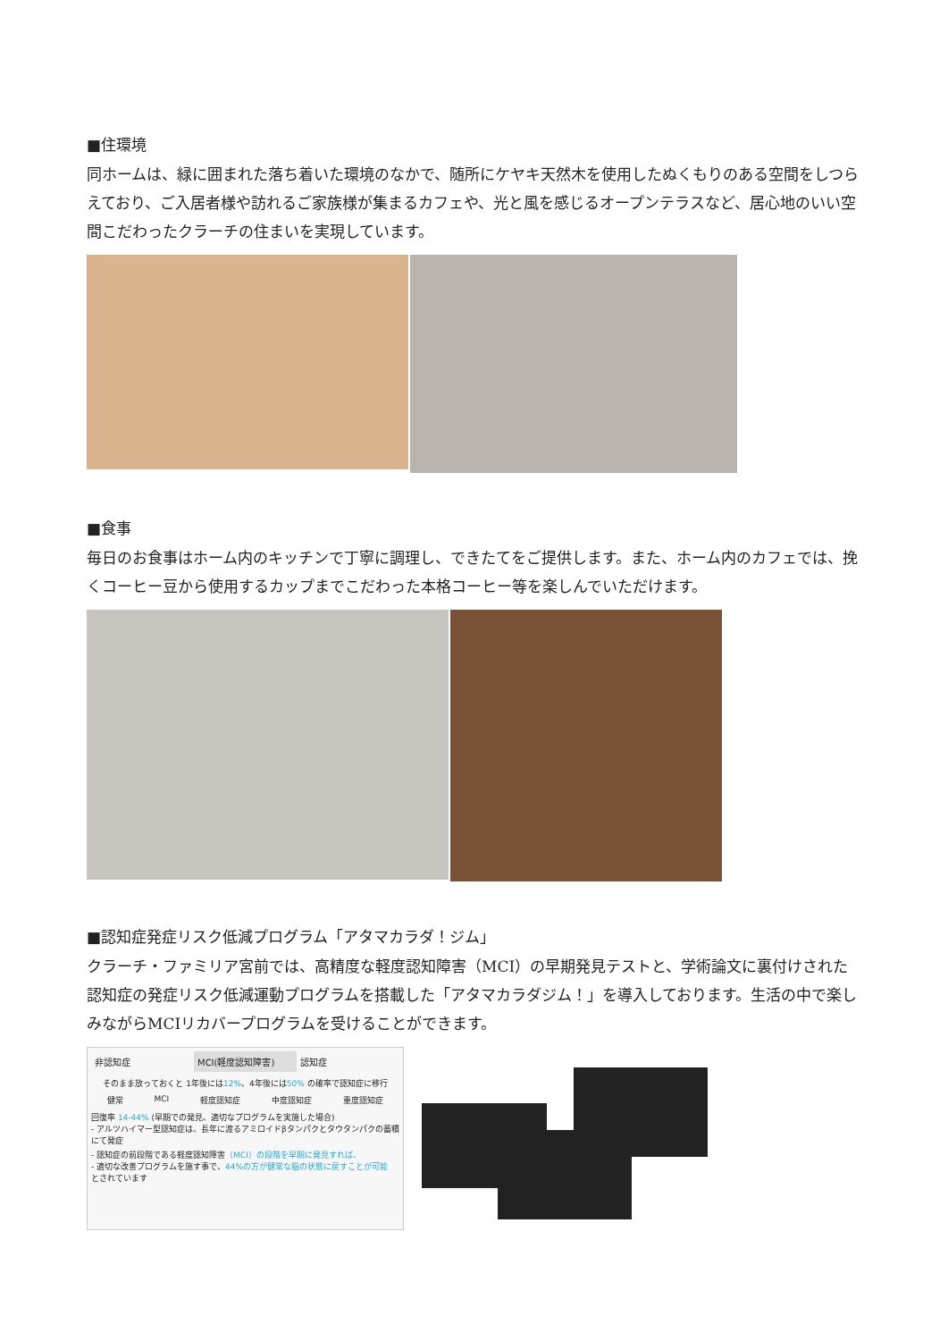■住環境
同ホームは、緑に囲まれた落ち着いた環境のなかで、随所にケヤキ天然木を使用したぬくもりのある空間をしつらえており、ご入居者様や訪れるご家族様が集まるカフェや、光と風を感じるオープンテラスなど、居心地のいい空間こだわったクラーチの住まいを実現しています。
■食事
毎日のお食事はホーム内のキッチンで丁寧に調理し、できたてをご提供します。また、ホーム内のカフェでは、挽くコーヒー豆から使用するカップまでこだわった本格コーヒー等を楽しんでいただけます。
■認知症発症リスク低減プログラム「アタマカラダ！ジム」
クラーチ・ファミリア宮前では、高精度な軽度認知障害（MCI）の早期発見テストと、学術論文に裏付けされた認知症の発症リスク低減運動プログラムを搭載した「アタマカラダジム！」を導入しております。生活の中で楽しみながらMCIリカバープログラムを受けることができます。
非認知症 MCI(軽度認知障害) 認知症
そのまま放っておくと 1年後には12%、4年後には50% の確率で認知症に移行
健常 MCI 軽度認知症 中度認知症 重度認知症
回復率 14-44% (早期での発見、適切なプログラムを実施した場合)
- アルツハイマー型認知症は、長年に渡るアミロイドβタンパクとタウタンパクの蓄積にて発症
- 認知症の前段階である軽度認知障害（MCI）の段階を早期に発見すれば、
- 適切な改善プログラムを施す事で、44%の方が健常な脳の状態に戻すことが可能
とされています